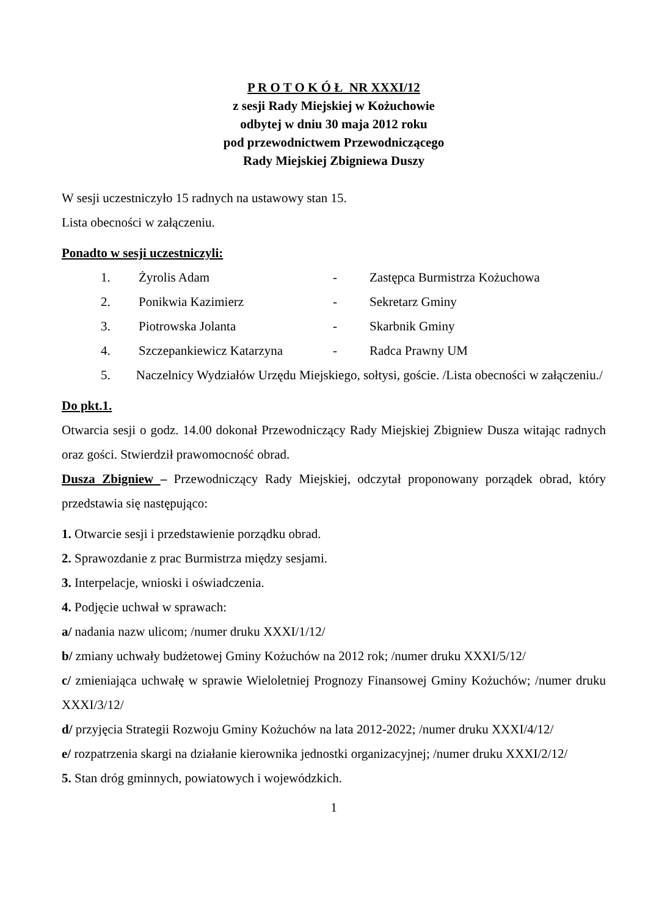P R O T O K Ó Ł NR XXXI/12
z sesji Rady Miejskiej w Kożuchowie
odbytej w dniu 30 maja 2012 roku
pod przewodnictwem Przewodniczącego
Rady Miejskiej Zbigniewa Duszy
W sesji uczestniczyło 15 radnych na ustawowy stan 15.
Lista obecności w załączeniu.
Ponadto w sesji uczestniczyli:
1. Żyrolis Adam - Zastępca Burmistrza Kożuchowa
2. Ponikwia Kazimierz - Sekretarz Gminy
3. Piotrowska Jolanta - Skarbnik Gminy
4. Szczepankiewicz Katarzyna - Radca Prawny UM
5. Naczelnicy Wydziałów Urzędu Miejskiego, sołtysi, goście. /Lista obecności w załączeniu./
Do pkt.1.
Otwarcia sesji o godz. 14.00 dokonał Przewodniczący Rady Miejskiej Zbigniew Dusza witając radnych oraz gości. Stwierdził prawomocność obrad.
Dusza Zbigniew – Przewodniczący Rady Miejskiej, odczytał proponowany porządek obrad, który przedstawia się następująco:
1. Otwarcie sesji i przedstawienie porządku obrad.
2. Sprawozdanie z prac Burmistrza między sesjami.
3. Interpelacje, wnioski i oświadczenia.
4. Podjęcie uchwał w sprawach:
a/ nadania nazw ulicom; /numer druku XXXI/1/12/
b/ zmiany uchwały budżetowej Gminy Kożuchów na 2012 rok; /numer druku XXXI/5/12/
c/ zmieniająca uchwałę w sprawie Wieloletniej Prognozy Finansowej Gminy Kożuchów; /numer druku XXXI/3/12/
d/ przyjęcia Strategii Rozwoju Gminy Kożuchów na lata 2012-2022; /numer druku XXXI/4/12/
e/ rozpatrzenia skargi na działanie kierownika jednostki organizacyjnej; /numer druku XXXI/2/12/
5. Stan dróg gminnych, powiatowych i wojewódzkich.
1